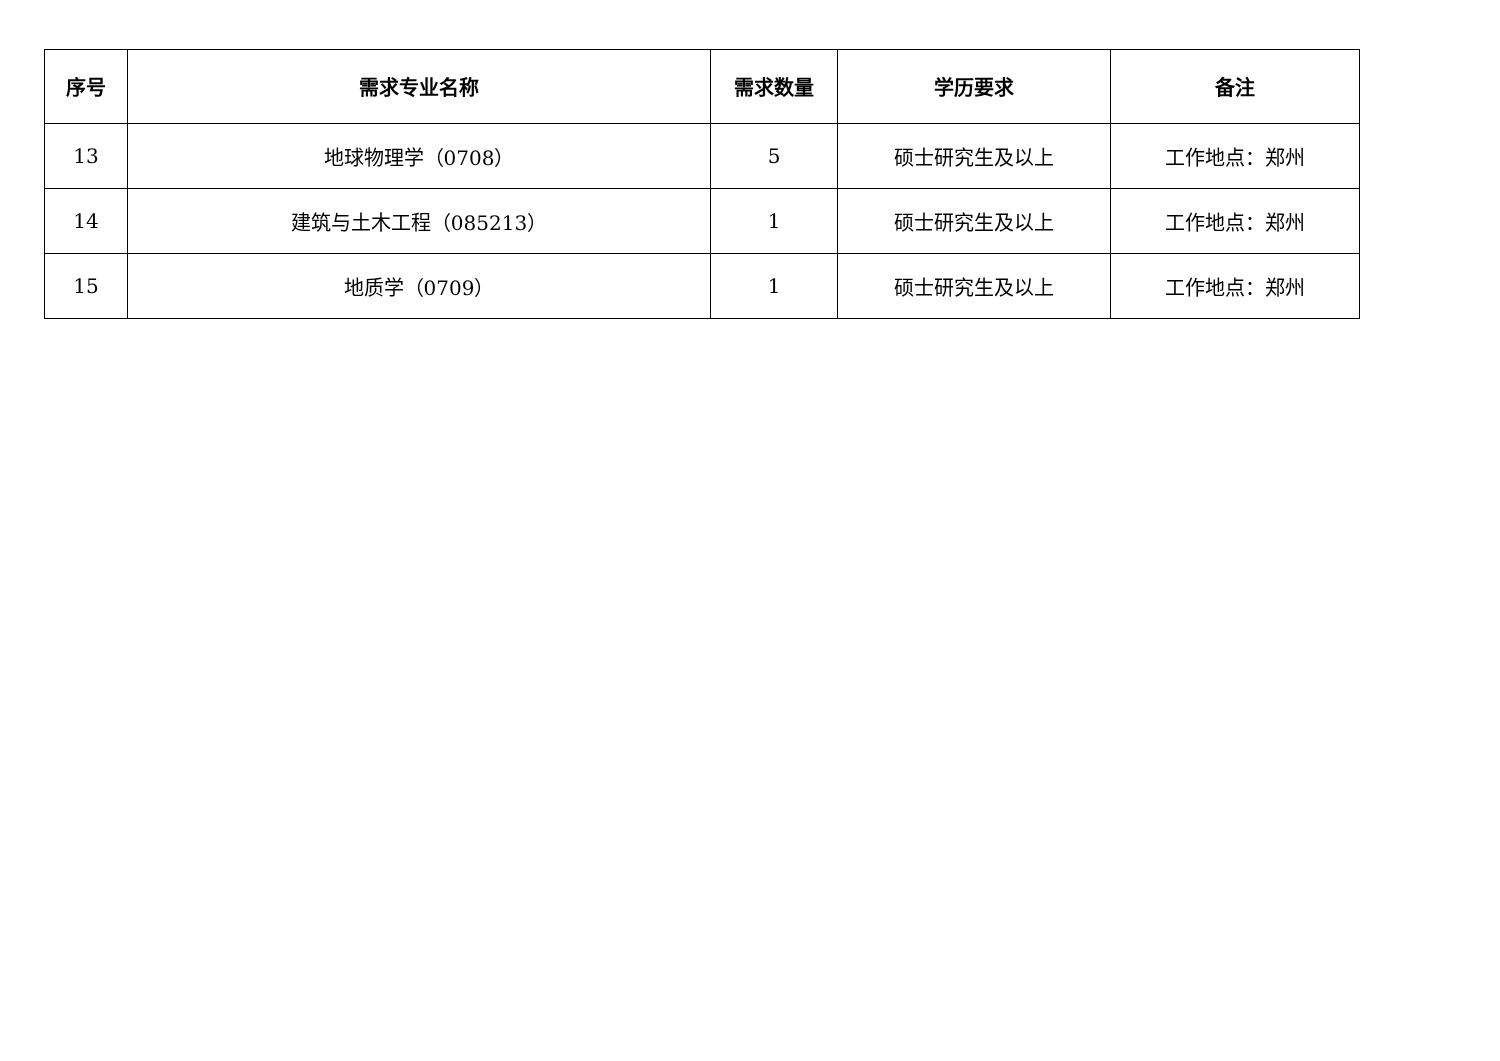| 序号 | 需求专业名称 | 需求数量 | 学历要求 | 备注 |
| --- | --- | --- | --- | --- |
| 13 | 地球物理学（0708） | 5 | 硕士研究生及以上 | 工作地点：郑州 |
| 14 | 建筑与土木工程（085213） | 1 | 硕士研究生及以上 | 工作地点：郑州 |
| 15 | 地质学（0709） | 1 | 硕士研究生及以上 | 工作地点：郑州 |